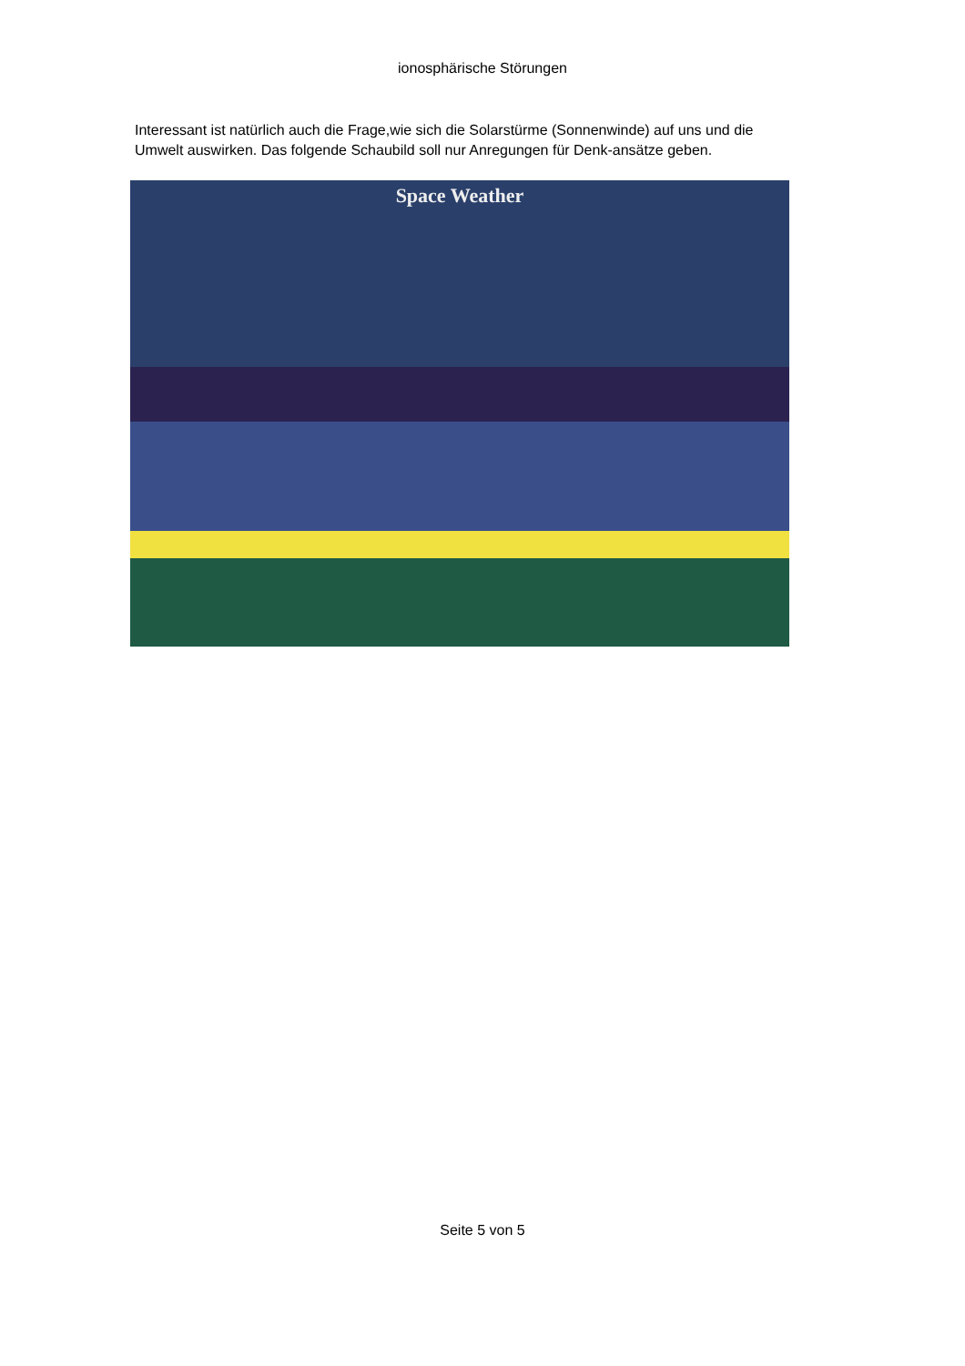ionosphärische Störungen
Interessant ist natürlich auch die Frage,wie sich die Solarstürme (Sonnenwinde) auf uns und die Umwelt auswirken. Das folgende Schaubild soll nur Anregungen für Denk-ansätze geben.
Space Weather
Seite 5 von 5